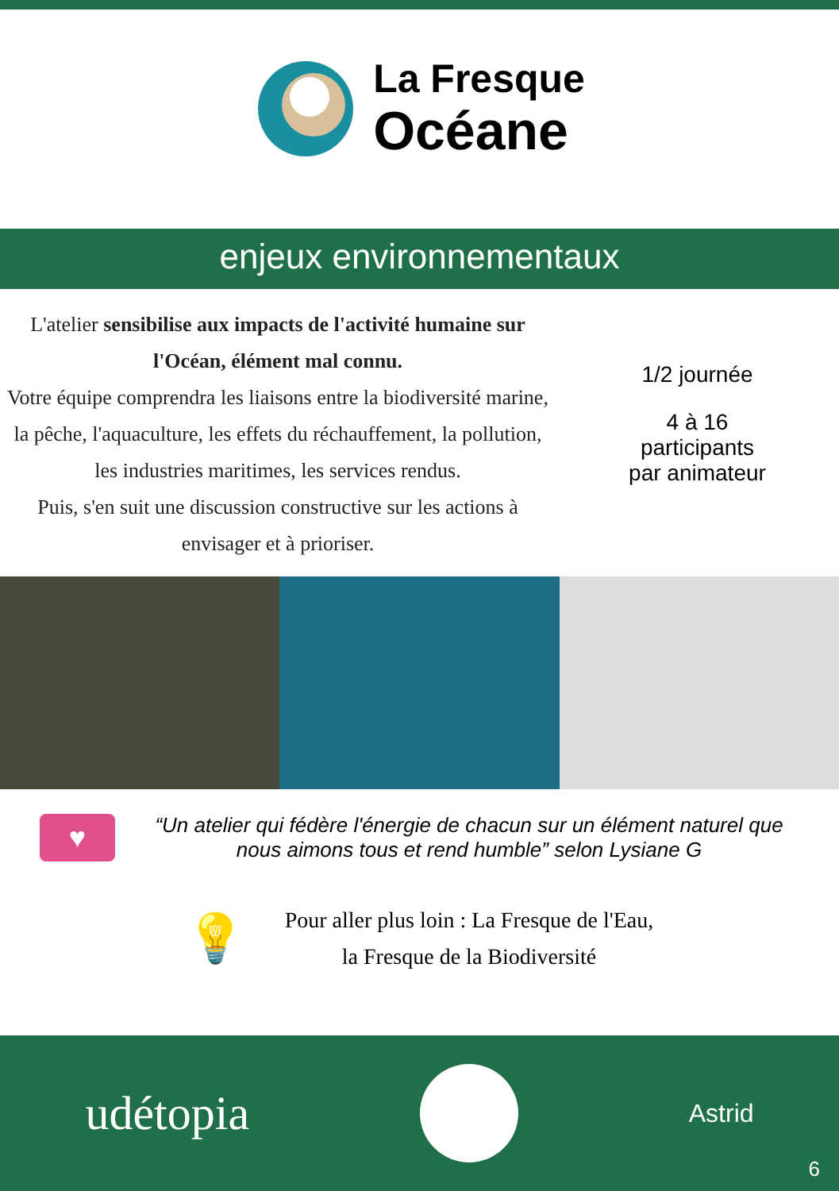La Fresque
Océane
enjeux environnementaux
L'atelier sensibilise aux impacts de l'activité humaine sur l'Océan, élément mal connu.
Votre équipe comprendra les liaisons entre la biodiversité marine, la pêche, l'aquaculture, les effets du réchauffement, la pollution, les industries maritimes, les services rendus.
Puis, s'en suit une discussion constructive sur les actions à envisager et à prioriser.
1/2 journée
4 à 16
participants
par animateur
♥
“Un atelier qui fédère l'énergie de chacun sur un élément naturel que nous aimons tous et rend humble” selon Lysiane G
💡
Pour aller plus loin : La Fresque de l'Eau,
la Fresque de la Biodiversité
udétopia
Astrid
6